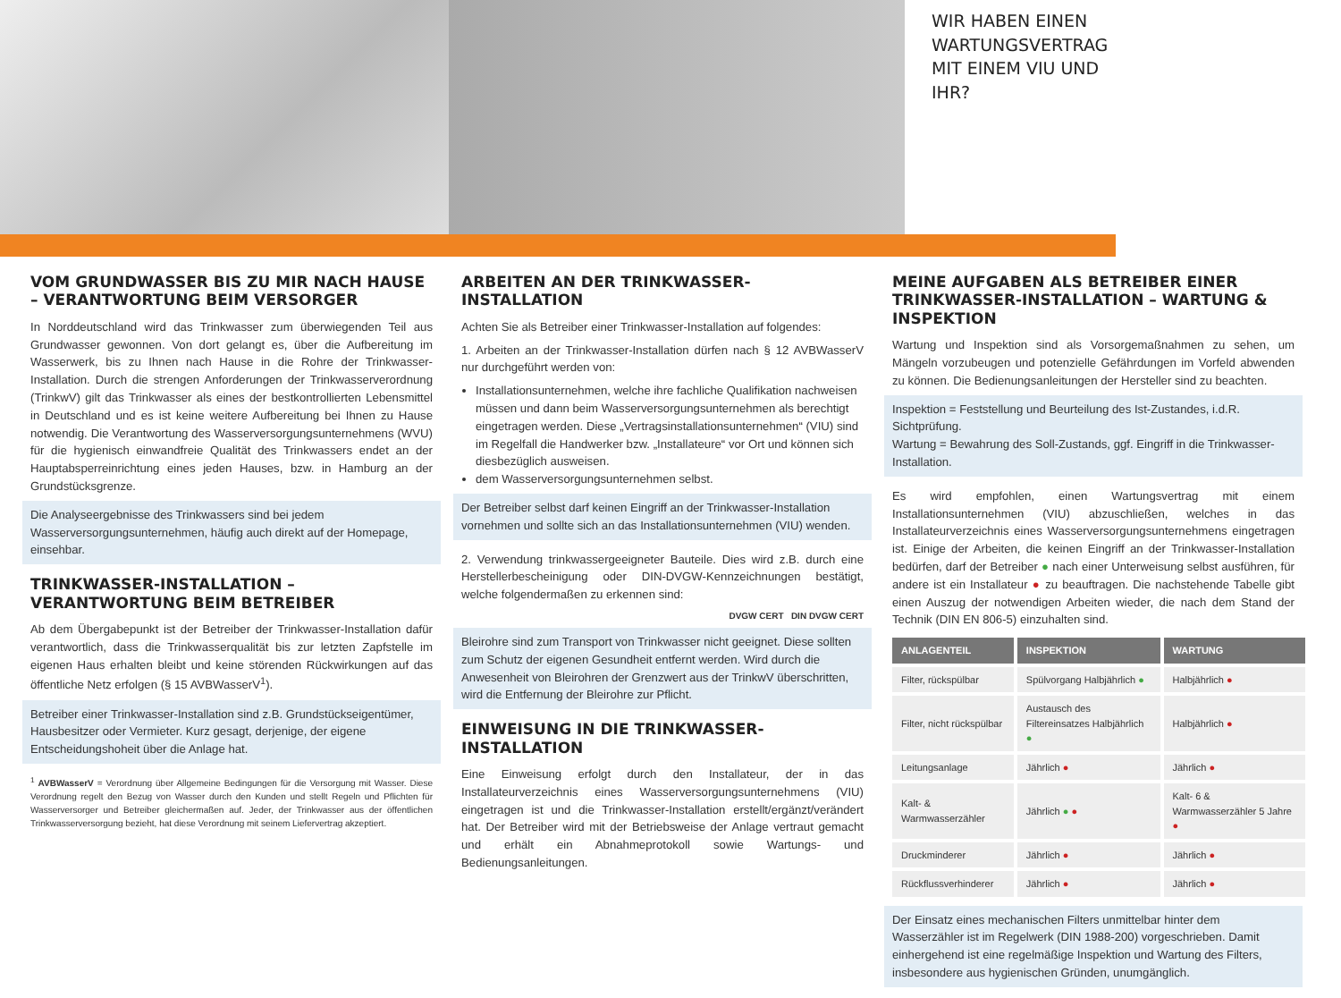WIR HABEN EINEN WARTUNGSVERTRAG MIT EINEM VIU UND IHR?
VOM GRUNDWASSER BIS ZU MIR NACH HAUSE – VERANTWORTUNG BEIM VERSORGER
In Norddeutschland wird das Trinkwasser zum überwiegenden Teil aus Grundwasser gewonnen. Von dort gelangt es, über die Aufbereitung im Wasserwerk, bis zu Ihnen nach Hause in die Rohre der Trinkwasser-Installation. Durch die strengen Anforderungen der Trinkwasserverordnung (TrinkwV) gilt das Trinkwasser als eines der bestkontrollierten Lebensmittel in Deutschland und es ist keine weitere Aufbereitung bei Ihnen zu Hause notwendig. Die Verantwortung des Wasserversorgungsunternehmens (WVU) für die hygienisch einwandfreie Qualität des Trinkwassers endet an der Hauptabsperreinrichtung eines jeden Hauses, bzw. in Hamburg an der Grundstücksgrenze.
Die Analyseergebnisse des Trinkwassers sind bei jedem Wasserversorgungsunternehmen, häufig auch direkt auf der Homepage, einsehbar.
TRINKWASSER-INSTALLATION – VERANTWORTUNG BEIM BETREIBER
Ab dem Übergabepunkt ist der Betreiber der Trinkwasser-Installation dafür verantwortlich, dass die Trinkwasserqualität bis zur letzten Zapfstelle im eigenen Haus erhalten bleibt und keine störenden Rückwirkungen auf das öffentliche Netz erfolgen (§ 15 AVBWasserV<sup>1</sup>).
Betreiber einer Trinkwasser-Installation sind z.B. Grundstückseigentümer, Hausbesitzer oder Vermieter. Kurz gesagt, derjenige, der eigene Entscheidungshoheit über die Anlage hat.
<sup>1</sup> AVBWasserV = Verordnung über Allgemeine Bedingungen für die Versorgung mit Wasser. Diese Verordnung regelt den Bezug von Wasser durch den Kunden und stellt Regeln und Pflichten für Wasserversorger und Betreiber gleichermaßen auf. Jeder, der Trinkwasser aus der öffentlichen Trinkwasserversorgung bezieht, hat diese Verordnung mit seinem Liefervertrag akzeptiert.
ARBEITEN AN DER TRINKWASSER-INSTALLATION
Achten Sie als Betreiber einer Trinkwasser-Installation auf folgendes:
1. Arbeiten an der Trinkwasser-Installation dürfen nach § 12 AVBWasserV nur durchgeführt werden von:
Installationsunternehmen, welche ihre fachliche Qualifikation nachweisen müssen und dann beim Wasserversorgungsunternehmen als berechtigt eingetragen werden. Diese „Vertragsinstallationsunternehmen“ (VIU) sind im Regelfall die Handwerker bzw. „Installateure“ vor Ort und können sich diesbezüglich ausweisen.
dem Wasserversorgungsunternehmen selbst.
Der Betreiber selbst darf keinen Eingriff an der Trinkwasser-Installation vornehmen und sollte sich an das Installationsunternehmen (VIU) wenden.
2. Verwendung trinkwassergeeigneter Bauteile. Dies wird z.B. durch eine Herstellerbescheinigung oder DIN-DVGW-Kennzeichnungen bestätigt, welche folgendermaßen zu erkennen sind:
DVGW CERT DIN DVGW CERT
Bleirohre sind zum Transport von Trinkwasser nicht geeignet. Diese sollten zum Schutz der eigenen Gesundheit entfernt werden. Wird durch die Anwesenheit von Bleirohren der Grenzwert aus der TrinkwV überschritten, wird die Entfernung der Bleirohre zur Pflicht.
EINWEISUNG IN DIE TRINKWASSER-INSTALLATION
Eine Einweisung erfolgt durch den Installateur, der in das Installateurverzeichnis eines Wasserversorgungsunternehmens (VIU) eingetragen ist und die Trinkwasser-Installation erstellt/ergänzt/verändert hat. Der Betreiber wird mit der Betriebsweise der Anlage vertraut gemacht und erhält ein Abnahmeprotokoll sowie Wartungs- und Bedienungsanleitungen.
MEINE AUFGABEN ALS BETREIBER EINER TRINKWASSER-INSTALLATION – WARTUNG & INSPEKTION
Wartung und Inspektion sind als Vorsorgemaßnahmen zu sehen, um Mängeln vorzubeugen und potenzielle Gefährdungen im Vorfeld abwenden zu können. Die Bedienungsanleitungen der Hersteller sind zu beachten.
Inspektion = Feststellung und Beurteilung des Ist-Zustandes, i.d.R. Sichtprüfung.
Wartung = Bewahrung des Soll-Zustands, ggf. Eingriff in die Trinkwasser-Installation.
Es wird empfohlen, einen Wartungsvertrag mit einem Installationsunternehmen (VIU) abzuschließen, welches in das Installateurverzeichnis eines Wasserversorgungsunternehmens eingetragen ist. Einige der Arbeiten, die keinen Eingriff an der Trinkwasser-Installation bedürfen, darf der Betreiber ● nach einer Unterweisung selbst ausführen, für andere ist ein Installateur ● zu beauftragen. Die nachstehende Tabelle gibt einen Auszug der notwendigen Arbeiten wieder, die nach dem Stand der Technik (DIN EN 806-5) einzuhalten sind.
| ANLAGENTEIL | INSPEKTION | WARTUNG |
| --- | --- | --- |
| Filter, rückspülbar | Spülvorgang Halbjährlich ● | Halbjährlich ● |
| Filter, nicht rückspülbar | Austausch des Filtereinsatzes Halbjährlich ● | Halbjährlich ● |
| Leitungsanlage | Jährlich ● | Jährlich ● |
| Kalt- & Warmwasserzähler | Jährlich ● ● | Kalt- 6 & Warmwasserzähler 5 Jahre ● |
| Druckminderer | Jährlich ● | Jährlich ● |
| Rückflussverhinderer | Jährlich ● | Jährlich ● |
Der Einsatz eines mechanischen Filters unmittelbar hinter dem Wasserzähler ist im Regelwerk (DIN 1988-200) vorgeschrieben. Damit einhergehend ist eine regelmäßige Inspektion und Wartung des Filters, insbesondere aus hygienischen Gründen, unumgänglich.